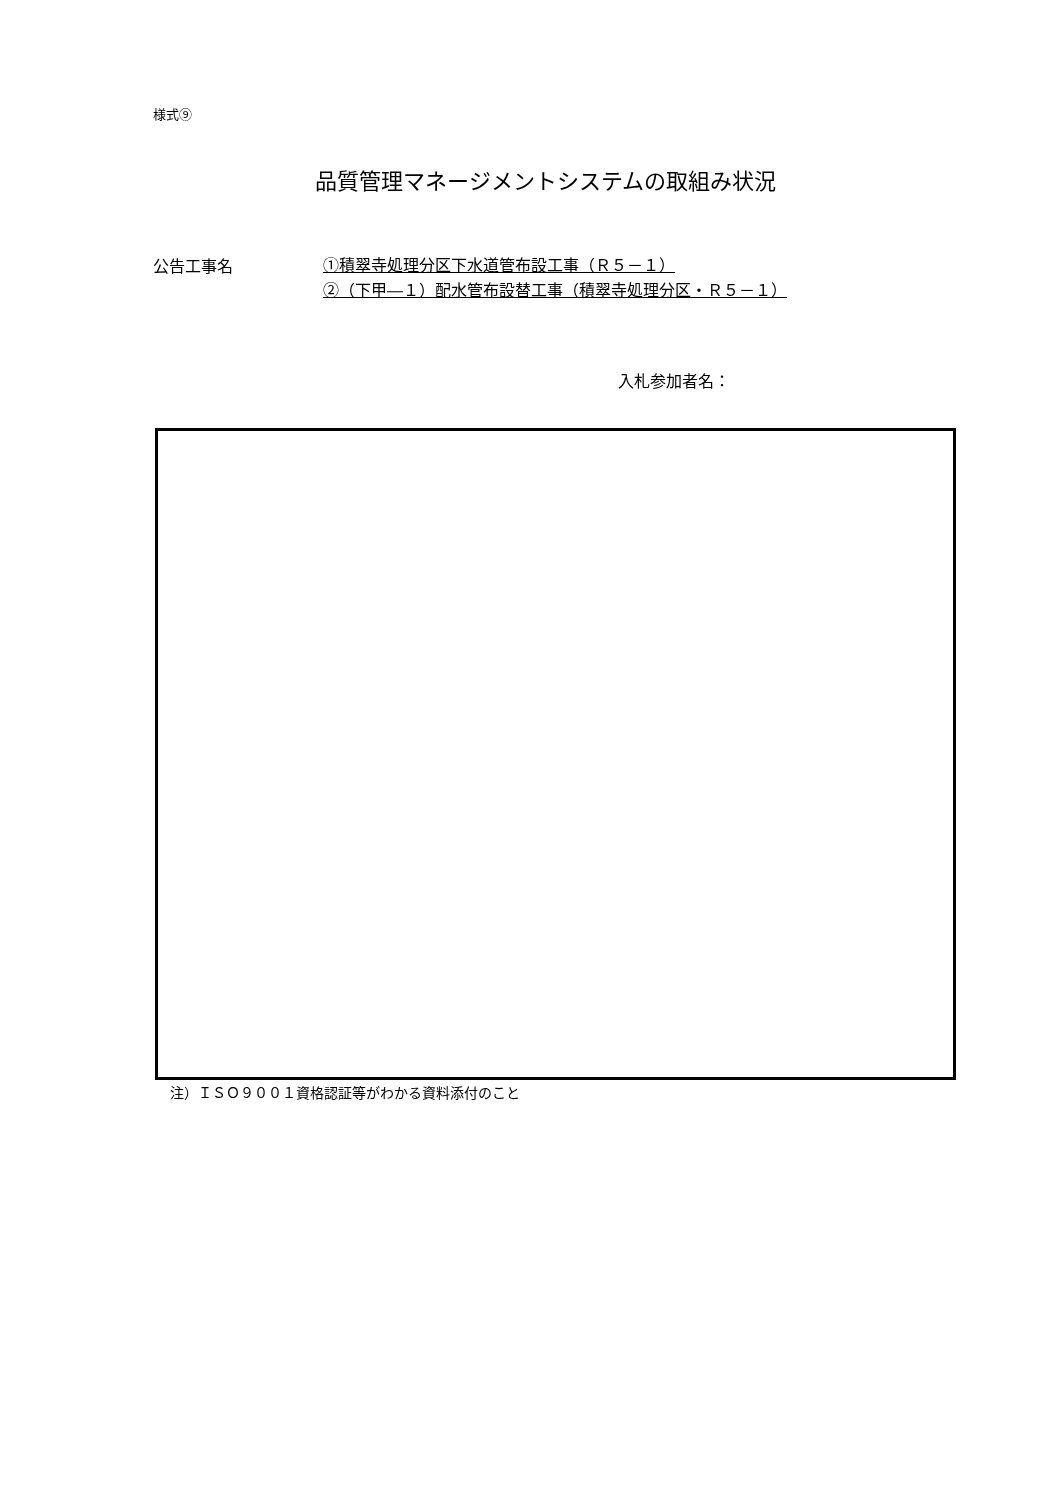様式⑨
品質管理マネージメントシステムの取組み状況
公告工事名
①積翠寺処理分区下水道管布設工事（Ｒ５－１）
②（下甲―１）配水管布設替工事（積翠寺処理分区・Ｒ５－１）
入札参加者名：
注）ＩＳＯ９００１資格認証等がわかる資料添付のこと